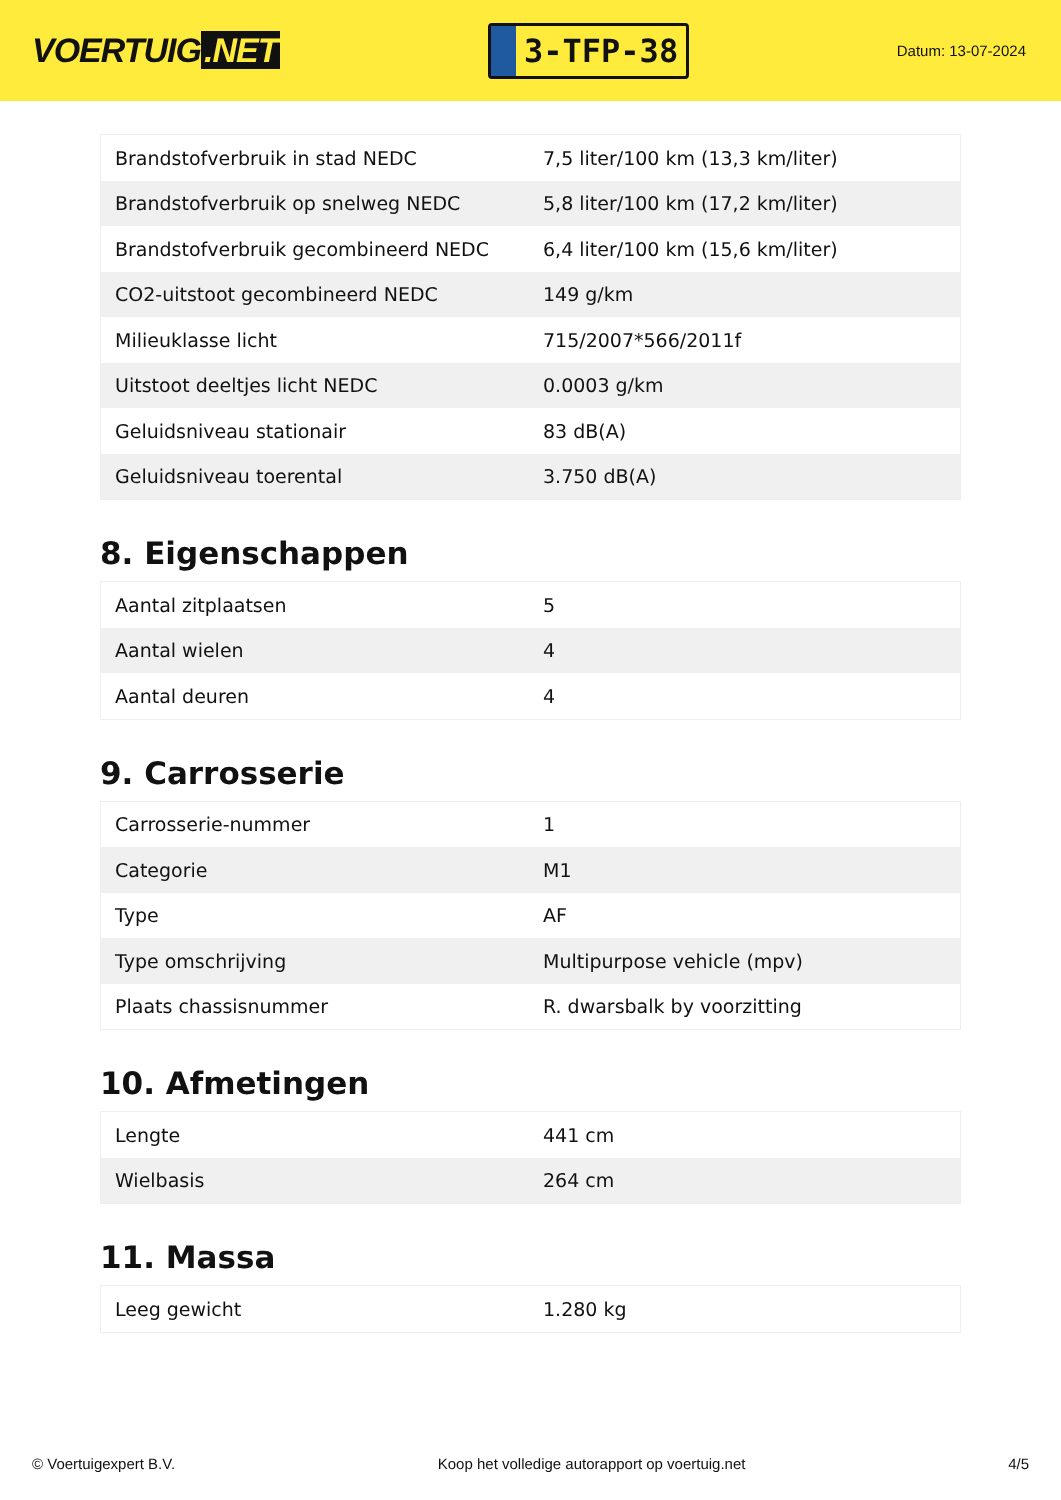VOERTUIG.NET
3-TFP-38
Datum: 13-07-2024
| Brandstofverbruik in stad NEDC | 7,5 liter/100 km (13,3 km/liter) |
| Brandstofverbruik op snelweg NEDC | 5,8 liter/100 km (17,2 km/liter) |
| Brandstofverbruik gecombineerd NEDC | 6,4 liter/100 km (15,6 km/liter) |
| CO2-uitstoot gecombineerd NEDC | 149 g/km |
| Milieuklasse licht | 715/2007*566/2011f |
| Uitstoot deeltjes licht NEDC | 0.0003 g/km |
| Geluidsniveau stationair | 83 dB(A) |
| Geluidsniveau toerental | 3.750 dB(A) |
8. Eigenschappen
| Aantal zitplaatsen | 5 |
| Aantal wielen | 4 |
| Aantal deuren | 4 |
9. Carrosserie
| Carrosserie-nummer | 1 |
| Categorie | M1 |
| Type | AF |
| Type omschrijving | Multipurpose vehicle (mpv) |
| Plaats chassisnummer | R. dwarsbalk by voorzitting |
10. Afmetingen
| Lengte | 441 cm |
| Wielbasis | 264 cm |
11. Massa
| Leeg gewicht | 1.280 kg |
© Voertuigexpert B.V. Koop het volledige autorapport op voertuig.net 4/5